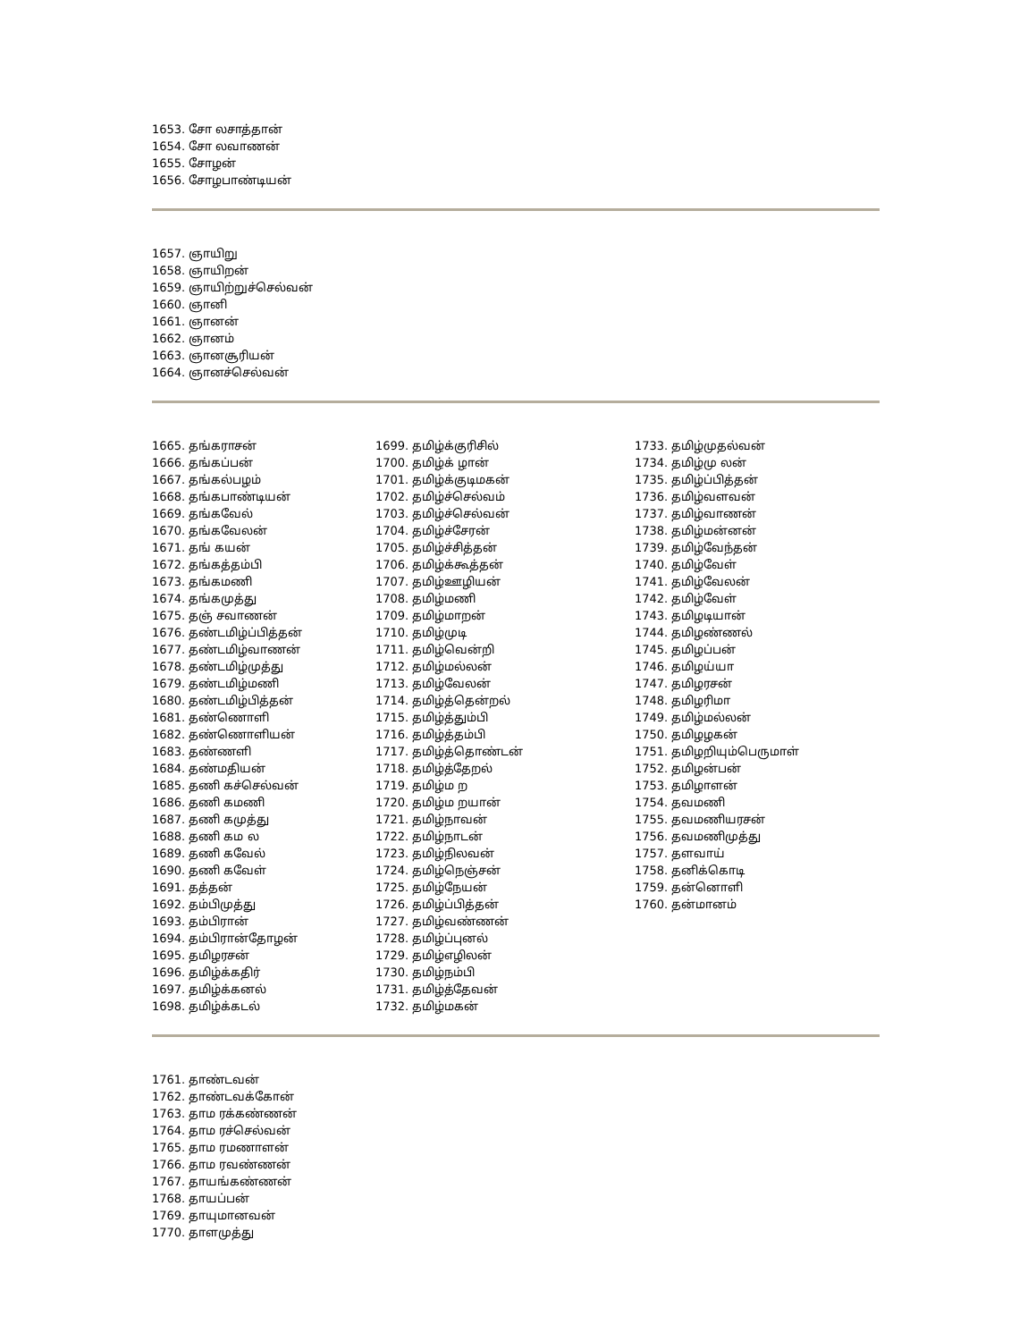1653. சோ லசாத்தான்
1654. சோ லவாணன்
1655. சோழன்
1656. சோழபாண்டியன்
1657. ஞாயிறு
1658. ஞாயிறன்
1659. ஞாயிற்றுச்செல்வன்
1660. ஞானி
1661. ஞானன்
1662. ஞானம்
1663. ஞானசூரியன்
1664. ஞானச்செல்வன்
1665. தங்கராசன்
1666. தங்கப்பன்
1667. தங்கல்பழம்
1668. தங்கபாண்டியன்
1669. தங்கவேல்
1670. தங்கவேலன்
1671. தங் கயன்
1672. தங்கத்தம்பி
1673. தங்கமணி
1674. தங்கமுத்து
1675. தஞ் சவாணன்
1676. தண்டமிழ்ப்பித்தன்
1677. தண்டமிழ்வாணன்
1678. தண்டமிழ்முத்து
1679. தண்டமிழ்மணி
1680. தண்டமிழ்பித்தன்
1681. தண்ணொளி
1682. தண்ணொளியன்
1683. தண்ணளி
1684. தண்மதியன்
1685. தணி கச்செல்வன்
1686. தணி கமணி
1687. தணி கமுத்து
1688. தணி கம ல
1689. தணி கவேல்
1690. தணி கவேள்
1691. தத்தன்
1692. தம்பிமுத்து
1693. தம்பிரான்
1694. தம்பிரான்தோழன்
1695. தமிழரசன்
1696. தமிழ்க்கதிர்
1697. தமிழ்க்கனல்
1698. தமிழ்க்கடல்
1699. தமிழ்க்குரிசில்
1700. தமிழ்க் ழான்
1701. தமிழ்க்குடிமகன்
1702. தமிழ்ச்செல்வம்
1703. தமிழ்ச்செல்வன்
1704. தமிழ்ச்சேரன்
1705. தமிழ்ச்சித்தன்
1706. தமிழ்க்கூத்தன்
1707. தமிழ்ஊழியன்
1708. தமிழ்மணி
1709. தமிழ்மாறன்
1710. தமிழ்முடி
1711. தமிழ்வென்றி
1712. தமிழ்மல்லன்
1713. தமிழ்வேலன்
1714. தமிழ்த்தென்றல்
1715. தமிழ்த்தும்பி
1716. தமிழ்த்தம்பி
1717. தமிழ்த்தொண்டன்
1718. தமிழ்த்தேறல்
1719. தமிழ்ம ற
1720. தமிழ்ம றயான்
1721. தமிழ்நாவன்
1722. தமிழ்நாடன்
1723. தமிழ்நிலவன்
1724. தமிழ்நெஞ்சன்
1725. தமிழ்நேயன்
1726. தமிழ்ப்பித்தன்
1727. தமிழ்வண்ணன்
1728. தமிழ்ப்புனல்
1729. தமிழ்எழிலன்
1730. தமிழ்நம்பி
1731. தமிழ்த்தேவன்
1732. தமிழ்மகன்
1733. தமிழ்முதல்வன்
1734. தமிழ்மு லன்
1735. தமிழ்ப்பித்தன்
1736. தமிழ்வளவன்
1737. தமிழ்வாணன்
1738. தமிழ்மன்னன்
1739. தமிழ்வேந்தன்
1740. தமிழ்வேள்
1741. தமிழ்வேலன்
1742. தமிழ்வேள்
1743. தமிழடியான்
1744. தமிழண்ணல்
1745. தமிழப்பன்
1746. தமிழய்யா
1747. தமிழரசன்
1748. தமிழரிமா
1749. தமிழ்மல்லன்
1750. தமிழழகன்
1751. தமிழறியும்பெருமாள்
1752. தமிழன்பன்
1753. தமிழாளன்
1754. தவமணி
1755. தவமணியரசன்
1756. தவமணிமுத்து
1757. தளவாய்
1758. தனிக்கொடி
1759. தன்னொளி
1760. தன்மானம்
1761. தாண்டவன்
1762. தாண்டவக்கோன்
1763. தாம ரக்கண்ணன்
1764. தாம ரச்செல்வன்
1765. தாம ரமணாளன்
1766. தாம ரவண்ணன்
1767. தாயங்கண்ணன்
1768. தாயப்பன்
1769. தாயுமானவன்
1770. தாளமுத்து